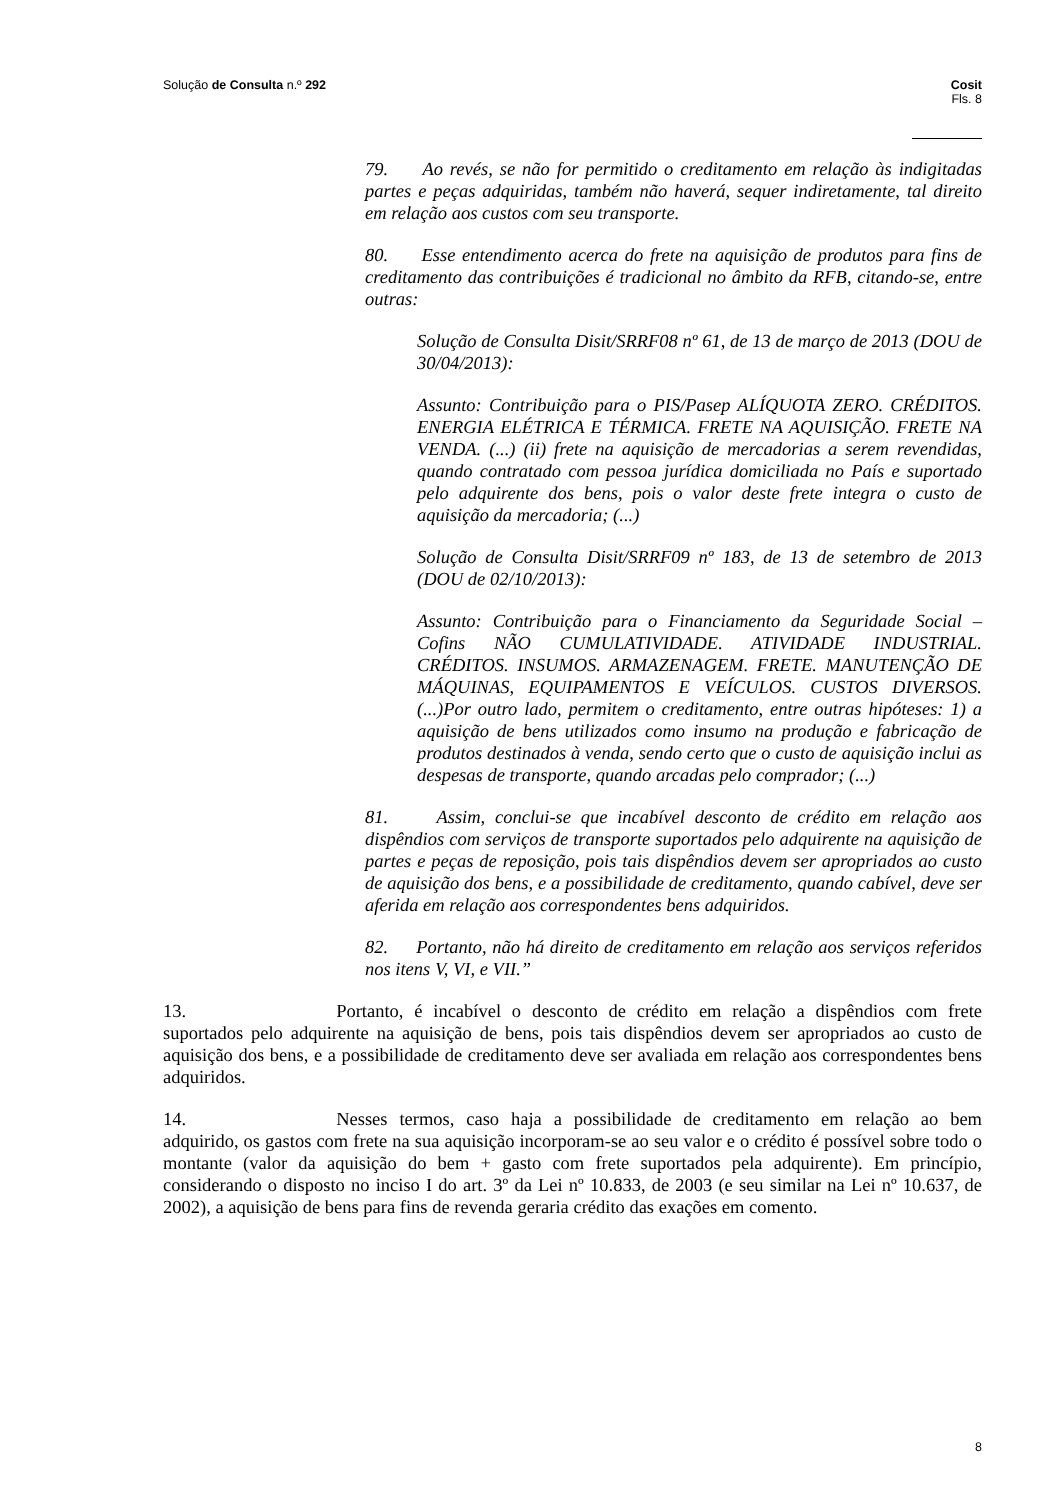Solução de Consulta n.º 292 Cosit
Fls. 8
79. Ao revés, se não for permitido o creditamento em relação às indigitadas partes e peças adquiridas, também não haverá, sequer indiretamente, tal direito em relação aos custos com seu transporte.
80. Esse entendimento acerca do frete na aquisição de produtos para fins de creditamento das contribuições é tradicional no âmbito da RFB, citando-se, entre outras:
Solução de Consulta Disit/SRRF08 nº 61, de 13 de março de 2013 (DOU de 30/04/2013):
Assunto: Contribuição para o PIS/Pasep ALÍQUOTA ZERO. CRÉDITOS. ENERGIA ELÉTRICA E TÉRMICA. FRETE NA AQUISIÇÃO. FRETE NA VENDA. (...) (ii) frete na aquisição de mercadorias a serem revendidas, quando contratado com pessoa jurídica domiciliada no País e suportado pelo adquirente dos bens, pois o valor deste frete integra o custo de aquisição da mercadoria; (...)
Solução de Consulta Disit/SRRF09 nº 183, de 13 de setembro de 2013 (DOU de 02/10/2013):
Assunto: Contribuição para o Financiamento da Seguridade Social – Cofins NÃO CUMULATIVIDADE. ATIVIDADE INDUSTRIAL. CRÉDITOS. INSUMOS. ARMAZENAGEM. FRETE. MANUTENÇÃO DE MÁQUINAS, EQUIPAMENTOS E VEÍCULOS. CUSTOS DIVERSOS. (...)Por outro lado, permitem o creditamento, entre outras hipóteses: 1) a aquisição de bens utilizados como insumo na produção e fabricação de produtos destinados à venda, sendo certo que o custo de aquisição inclui as despesas de transporte, quando arcadas pelo comprador; (...)
81. Assim, conclui-se que incabível desconto de crédito em relação aos dispêndios com serviços de transporte suportados pelo adquirente na aquisição de partes e peças de reposição, pois tais dispêndios devem ser apropriados ao custo de aquisição dos bens, e a possibilidade de creditamento, quando cabível, deve ser aferida em relação aos correspondentes bens adquiridos.
82. Portanto, não há direito de creditamento em relação aos serviços referidos nos itens V, VI, e VII.”
13. Portanto, é incabível o desconto de crédito em relação a dispêndios com frete suportados pelo adquirente na aquisição de bens, pois tais dispêndios devem ser apropriados ao custo de aquisição dos bens, e a possibilidade de creditamento deve ser avaliada em relação aos correspondentes bens adquiridos.
14. Nesses termos, caso haja a possibilidade de creditamento em relação ao bem adquirido, os gastos com frete na sua aquisição incorporam-se ao seu valor e o crédito é possível sobre todo o montante (valor da aquisição do bem + gasto com frete suportados pela adquirente). Em princípio, considerando o disposto no inciso I do art. 3º da Lei nº 10.833, de 2003 (e seu similar na Lei nº 10.637, de 2002), a aquisição de bens para fins de revenda geraria crédito das exações em comento.
8